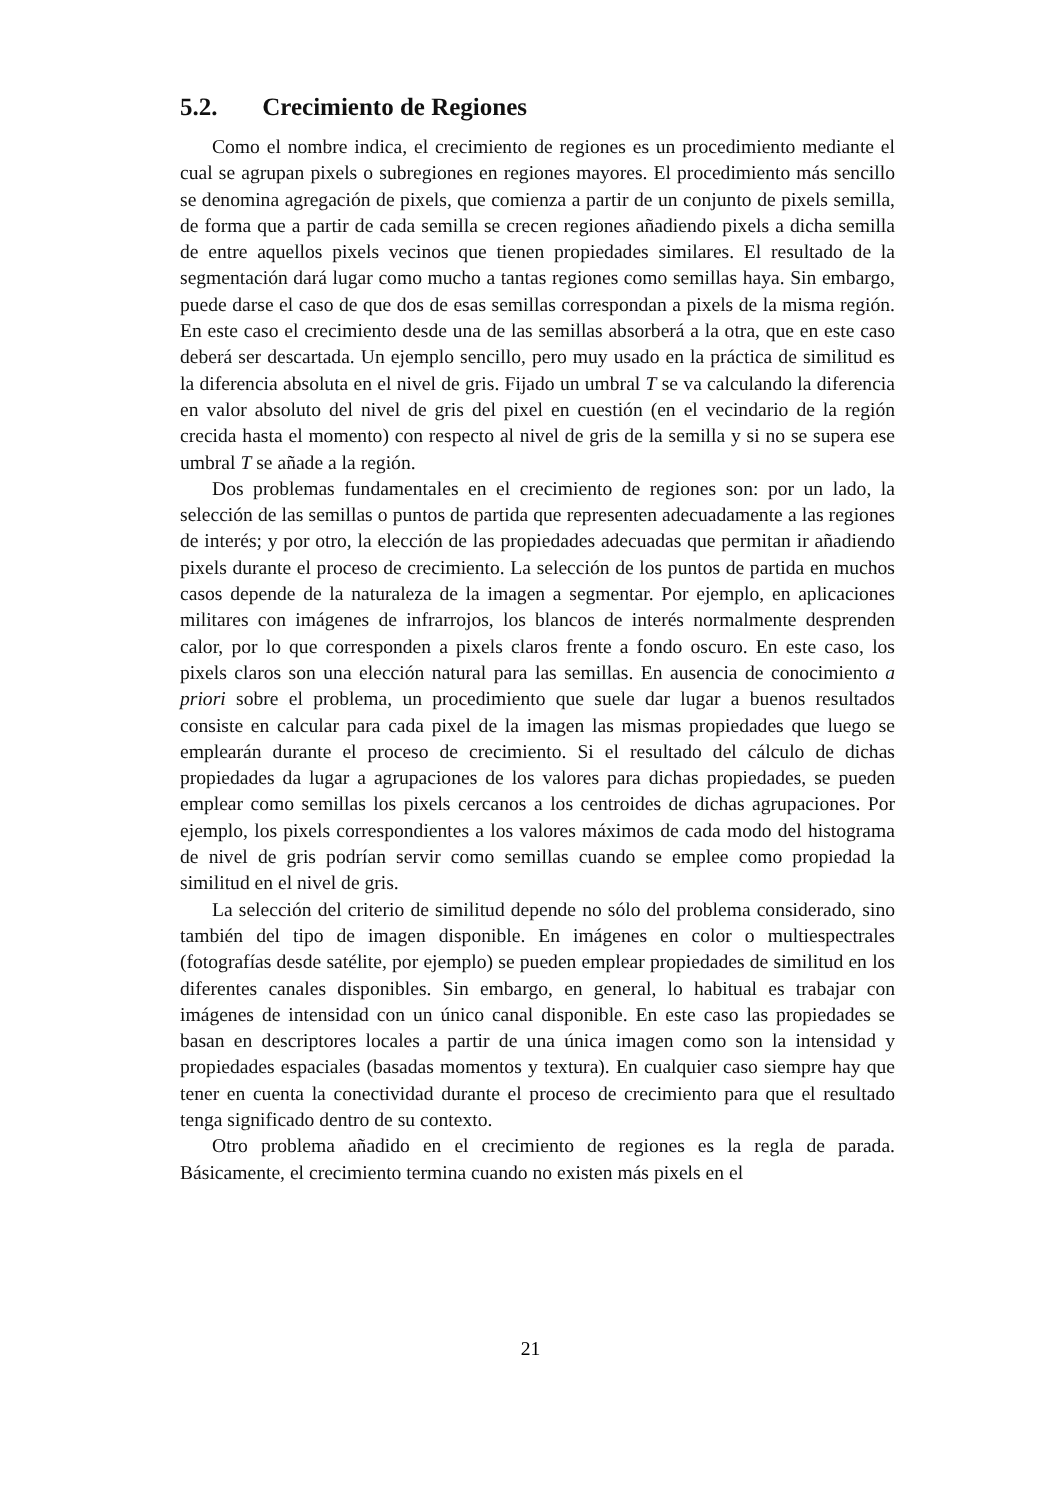5.2. Crecimiento de Regiones
Como el nombre indica, el crecimiento de regiones es un procedimiento mediante el cual se agrupan pixels o subregiones en regiones mayores. El procedimiento más sencillo se denomina agregación de pixels, que comienza a partir de un conjunto de pixels semilla, de forma que a partir de cada semilla se crecen regiones añadiendo pixels a dicha semilla de entre aquellos pixels vecinos que tienen propiedades similares. El resultado de la segmentación dará lugar como mucho a tantas regiones como semillas haya. Sin embargo, puede darse el caso de que dos de esas semillas correspondan a pixels de la misma región. En este caso el crecimiento desde una de las semillas absorberá a la otra, que en este caso deberá ser descartada. Un ejemplo sencillo, pero muy usado en la práctica de similitud es la diferencia absoluta en el nivel de gris. Fijado un umbral T se va calculando la diferencia en valor absoluto del nivel de gris del pixel en cuestión (en el vecindario de la región crecida hasta el momento) con respecto al nivel de gris de la semilla y si no se supera ese umbral T se añade a la región.
Dos problemas fundamentales en el crecimiento de regiones son: por un lado, la selección de las semillas o puntos de partida que representen adecuadamente a las regiones de interés; y por otro, la elección de las propiedades adecuadas que permitan ir añadiendo pixels durante el proceso de crecimiento. La selección de los puntos de partida en muchos casos depende de la naturaleza de la imagen a segmentar. Por ejemplo, en aplicaciones militares con imágenes de infrarrojos, los blancos de interés normalmente desprenden calor, por lo que corresponden a pixels claros frente a fondo oscuro. En este caso, los pixels claros son una elección natural para las semillas. En ausencia de conocimiento a priori sobre el problema, un procedimiento que suele dar lugar a buenos resultados consiste en calcular para cada pixel de la imagen las mismas propiedades que luego se emplearán durante el proceso de crecimiento. Si el resultado del cálculo de dichas propiedades da lugar a agrupaciones de los valores para dichas propiedades, se pueden emplear como semillas los pixels cercanos a los centroides de dichas agrupaciones. Por ejemplo, los pixels correspondientes a los valores máximos de cada modo del histograma de nivel de gris podrían servir como semillas cuando se emplee como propiedad la similitud en el nivel de gris.
La selección del criterio de similitud depende no sólo del problema considerado, sino también del tipo de imagen disponible. En imágenes en color o multiespectrales (fotografías desde satélite, por ejemplo) se pueden emplear propiedades de similitud en los diferentes canales disponibles. Sin embargo, en general, lo habitual es trabajar con imágenes de intensidad con un único canal disponible. En este caso las propiedades se basan en descriptores locales a partir de una única imagen como son la intensidad y propiedades espaciales (basadas momentos y textura). En cualquier caso siempre hay que tener en cuenta la conectividad durante el proceso de crecimiento para que el resultado tenga significado dentro de su contexto.
Otro problema añadido en el crecimiento de regiones es la regla de parada. Básicamente, el crecimiento termina cuando no existen más pixels en el
21